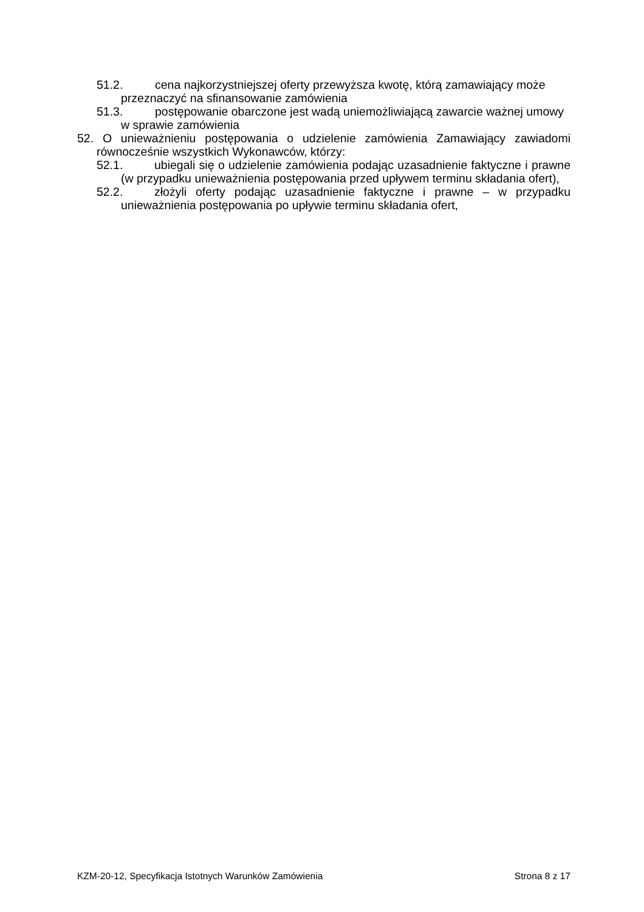51.2. cena najkorzystniejszej oferty przewyższa kwotę, którą zamawiający może przeznaczyć na sfinansowanie zamówienia
51.3. postępowanie obarczone jest wadą uniemożliwiającą zawarcie ważnej umowy w sprawie zamówienia
52. O unieważnieniu postępowania o udzielenie zamówienia Zamawiający zawiadomi równocześnie wszystkich Wykonawców, którzy:
52.1. ubiegali się o udzielenie zamówienia podając uzasadnienie faktyczne i prawne (w przypadku unieważnienia postępowania przed upływem terminu składania ofert),
52.2. złożyli oferty podając uzasadnienie faktyczne i prawne – w przypadku unieważnienia postępowania po upływie terminu składania ofert,
KZM-20-12, Specyfikacja Istotnych Warunków Zamówienia Strona 8 z 17